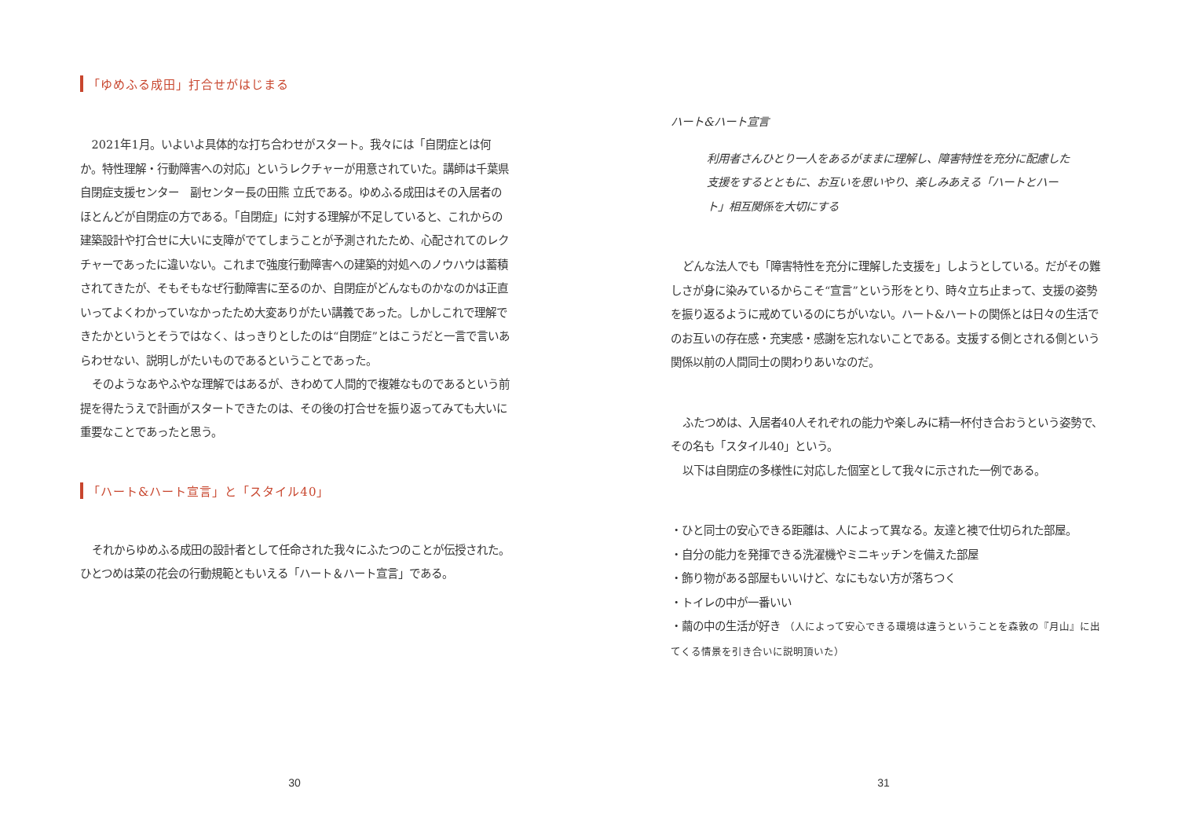「ゆめふる成田」打合せがはじまる
2021年1月。いよいよ具体的な打ち合わせがスタート。我々には「自閉症とは何か。特性理解・行動障害への対応」というレクチャーが用意されていた。講師は千葉県自閉症支援センター　副センター長の田熊 立氏である。ゆめふる成田はその入居者のほとんどが自閉症の方である。「自閉症」に対する理解が不足していると、これからの建築設計や打合せに大いに支障がでてしまうことが予測されたため、心配されてのレクチャーであったに違いない。これまで強度行動障害への建築的対処へのノウハウは蓄積されてきたが、そもそもなぜ行動障害に至るのか、自閉症がどんなものかなのかは正直いってよくわかっていなかったため大変ありがたい講義であった。しかしこれで理解できたかというとそうではなく、はっきりとしたのは“自閉症”とはこうだと一言で言いあらわせない、説明しがたいものであるということであった。
そのようなあやふやな理解ではあるが、きわめて人間的で複雑なものであるという前提を得たうえで計画がスタートできたのは、その後の打合せを振り返ってみても大いに重要なことであったと思う。
「ハート&ハート宣言」と「スタイル40」
それからゆめふる成田の設計者として任命された我々にふたつのことが伝授された。ひとつめは菜の花会の行動規範ともいえる「ハート＆ハート宣言」である。
30
ハート&ハート宣言
利用者さんひとり一人をあるがままに理解し、障害特性を充分に配慮した支援をするとともに、お互いを思いやり、楽しみあえる「ハートとハート」相互関係を大切にする
どんな法人でも「障害特性を充分に理解した支援を」しようとしている。だがその難しさが身に染みているからこそ“宣言”という形をとり、時々立ち止まって、支援の姿勢を振り返るように戒めているのにちがいない。ハート&ハートの関係とは日々の生活でのお互いの存在感・充実感・感謝を忘れないことである。支援する側とされる側という関係以前の人間同士の関わりあいなのだ。
ふたつめは、入居者40人それぞれの能力や楽しみに精一杯付き合おうという姿勢で、その名も「スタイル40」という。
以下は自閉症の多様性に対応した個室として我々に示された一例である。
・ひと同士の安心できる距離は、人によって異なる。友達と襖で仕切られた部屋。
・自分の能力を発揮できる洗濯機やミニキッチンを備えた部屋
・飾り物がある部屋もいいけど、なにもない方が落ちつく
・トイレの中が一番いい
・繭の中の生活が好き （人によって安心できる環境は違うということを森敦の『月山』に出てくる情景を引き合いに説明頂いた）
31